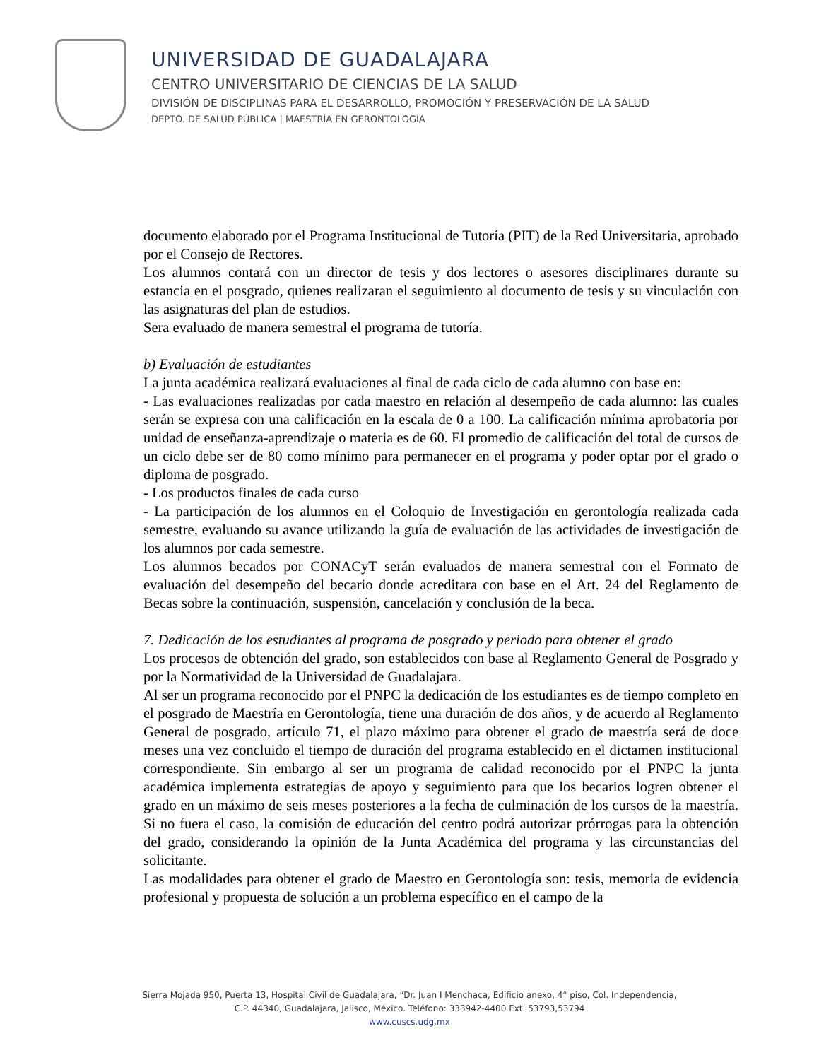UNIVERSIDAD DE GUADALAJARA
CENTRO UNIVERSITARIO DE CIENCIAS DE LA SALUD
DIVISIÓN DE DISCIPLINAS PARA EL DESARROLLO, PROMOCIÓN Y PRESERVACIÓN DE LA SALUD
DEPTO. DE SALUD PÚBLICA | MAESTRÍA EN GERONTOLOGÍA
documento elaborado por el Programa Institucional de Tutoría (PIT) de la Red Universitaria, aprobado por el Consejo de Rectores.
Los alumnos contará con un director de tesis y dos lectores o asesores disciplinares durante su estancia en el posgrado, quienes realizaran el seguimiento al documento de tesis y su vinculación con las asignaturas del plan de estudios.
Sera evaluado de manera semestral el programa de tutoría.
b) Evaluación de estudiantes
La junta académica realizará evaluaciones al final de cada ciclo de cada alumno con base en:
- Las evaluaciones realizadas por cada maestro en relación al desempeño de cada alumno: las cuales serán se expresa con una calificación en la escala de 0 a 100. La calificación mínima aprobatoria por unidad de enseñanza-aprendizaje o materia es de 60. El promedio de calificación del total de cursos de un ciclo debe ser de 80 como mínimo para permanecer en el programa y poder optar por el grado o diploma de posgrado.
- Los productos finales de cada curso
- La participación de los alumnos en el Coloquio de Investigación en gerontología realizada cada semestre, evaluando su avance utilizando la guía de evaluación de las actividades de investigación de los alumnos por cada semestre.
Los alumnos becados por CONACyT serán evaluados de manera semestral con el Formato de evaluación del desempeño del becario donde acreditara con base en el Art. 24 del Reglamento de Becas sobre la continuación, suspensión, cancelación y conclusión de la beca.
7. Dedicación de los estudiantes al programa de posgrado y periodo para obtener el grado
Los procesos de obtención del grado, son establecidos con base al Reglamento General de Posgrado y por la Normatividad de la Universidad de Guadalajara.
Al ser un programa reconocido por el PNPC la dedicación de los estudiantes es de tiempo completo en el posgrado de Maestría en Gerontología, tiene una duración de dos años, y de acuerdo al Reglamento General de posgrado, artículo 71, el plazo máximo para obtener el grado de maestría será de doce meses una vez concluido el tiempo de duración del programa establecido en el dictamen institucional correspondiente. Sin embargo al ser un programa de calidad reconocido por el PNPC la junta académica implementa estrategias de apoyo y seguimiento para que los becarios logren obtener el grado en un máximo de seis meses posteriores a la fecha de culminación de los cursos de la maestría. Si no fuera el caso, la comisión de educación del centro podrá autorizar prórrogas para la obtención del grado, considerando la opinión de la Junta Académica del programa y las circunstancias del solicitante.
Las modalidades para obtener el grado de Maestro en Gerontología son: tesis, memoria de evidencia profesional y propuesta de solución a un problema específico en el campo de la
Sierra Mojada 950, Puerta 13, Hospital Civil de Guadalajara, “Dr. Juan I Menchaca, Edificio anexo, 4° piso, Col. Independencia,
C.P. 44340, Guadalajara, Jalisco, México. Teléfono: 333942-4400 Ext. 53793,53794
www.cuscs.udg.mx